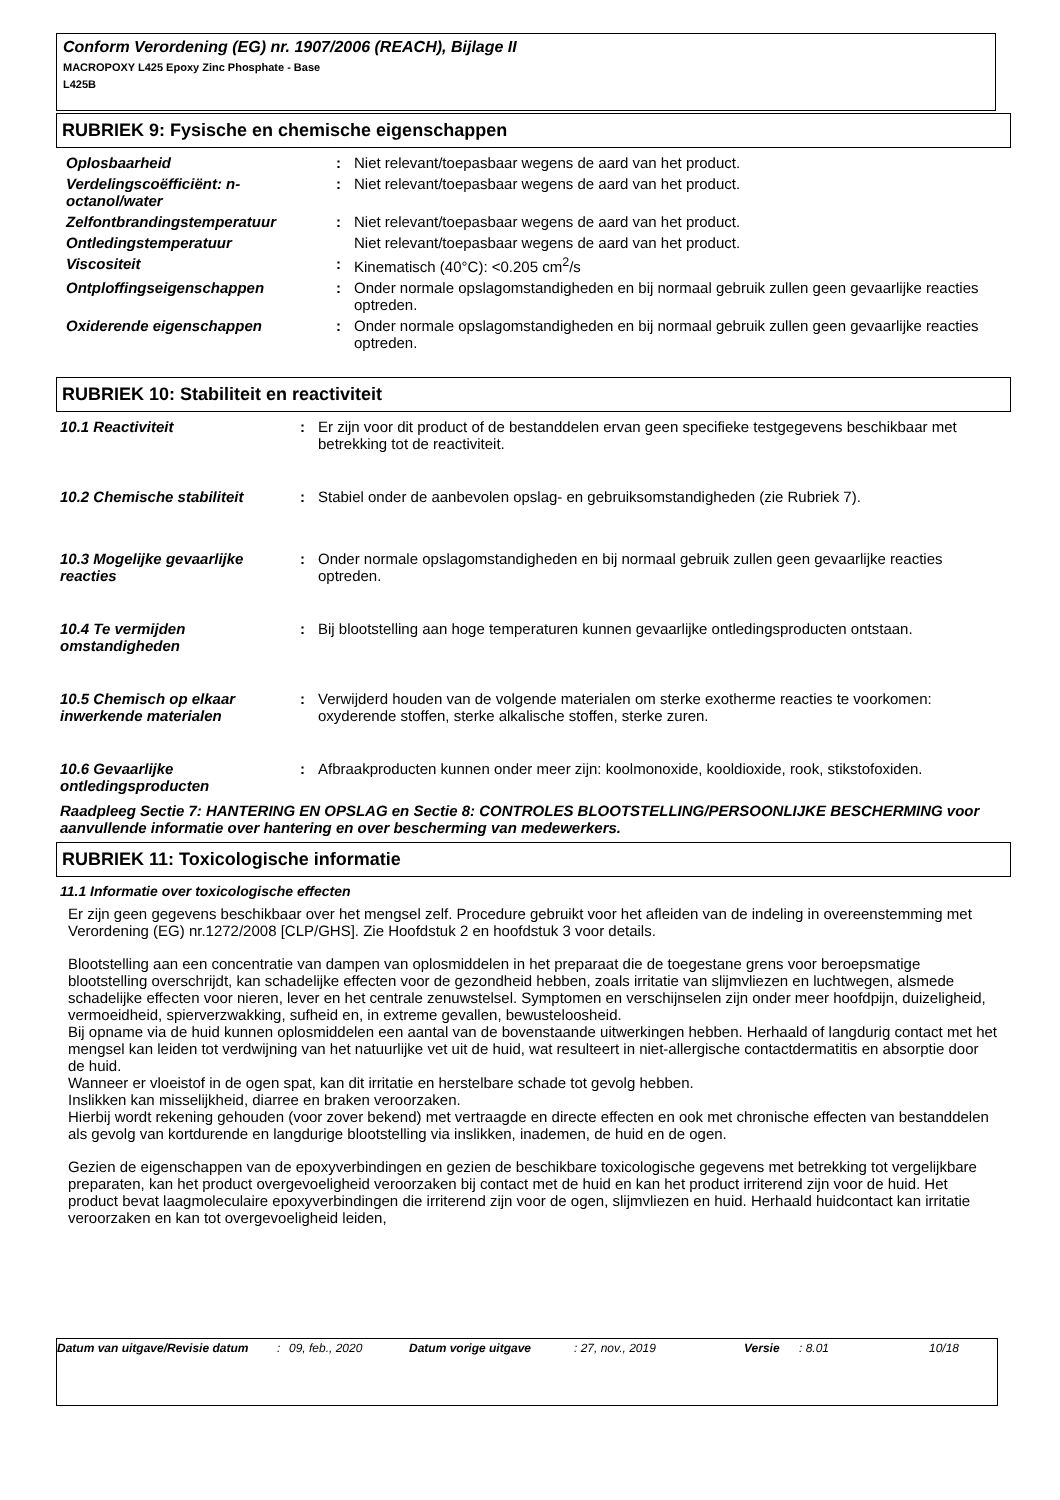Conform Verordening (EG) nr. 1907/2006 (REACH), Bijlage II
MACROPOXY L425 Epoxy Zinc Phosphate - Base
L425B
RUBRIEK 9: Fysische en chemische eigenschappen
| Oplosbaarheid | : | Niet relevant/toepasbaar wegens de aard van het product. |
| Verdelingscoëfficiënt: n-octanol/water | : | Niet relevant/toepasbaar wegens de aard van het product. |
| Zelfontbrandingstemperatuur | : | Niet relevant/toepasbaar wegens de aard van het product. |
| Ontledingstemperatuur | | Niet relevant/toepasbaar wegens de aard van het product. |
| Viscositeit | : | Kinematisch (40°C): <0.205 cm<sup>2</sup>/s |
| Ontploffingseigenschappen | : | Onder normale opslagomstandigheden en bij normaal gebruik zullen geen gevaarlijke reacties optreden. |
| Oxiderende eigenschappen | : | Onder normale opslagomstandigheden en bij normaal gebruik zullen geen gevaarlijke reacties optreden. |
RUBRIEK 10: Stabiliteit en reactiviteit
| 10.1 Reactiviteit | : | Er zijn voor dit product of de bestanddelen ervan geen specifieke testgegevens beschikbaar met betrekking tot de reactiviteit. |
| 10.2 Chemische stabiliteit | : | Stabiel onder de aanbevolen opslag- en gebruiksomstandigheden (zie Rubriek 7). |
| 10.3 Mogelijke gevaarlijke reacties | : | Onder normale opslagomstandigheden en bij normaal gebruik zullen geen gevaarlijke reacties optreden. |
| 10.4 Te vermijden omstandigheden | : | Bij blootstelling aan hoge temperaturen kunnen gevaarlijke ontledingsproducten ontstaan. |
| 10.5 Chemisch op elkaar inwerkende materialen | : | Verwijderd houden van de volgende materialen om sterke exotherme reacties te voorkomen: oxyderende stoffen, sterke alkalische stoffen, sterke zuren. |
| 10.6 Gevaarlijke ontledingsproducten | : | Afbraakproducten kunnen onder meer zijn: koolmonoxide, kooldioxide, rook, stikstofoxiden. |
Raadpleeg Sectie 7: HANTERING EN OPSLAG en Sectie 8: CONTROLES BLOOTSTELLING/PERSOONLIJKE BESCHERMING voor aanvullende informatie over hantering en over bescherming van medewerkers.
RUBRIEK 11: Toxicologische informatie
11.1 Informatie over toxicologische effecten
Er zijn geen gegevens beschikbaar over het mengsel zelf. Procedure gebruikt voor het afleiden van de indeling in overeenstemming met Verordening (EG) nr.1272/2008 [CLP/GHS]. Zie Hoofdstuk 2 en hoofdstuk 3 voor details.
Blootstelling aan een concentratie van dampen van oplosmiddelen in het preparaat die de toegestane grens voor beroepsmatige blootstelling overschrijdt, kan schadelijke effecten voor de gezondheid hebben, zoals irritatie van slijmvliezen en luchtwegen, alsmede schadelijke effecten voor nieren, lever en het centrale zenuwstelsel. Symptomen en verschijnselen zijn onder meer hoofdpijn, duizeligheid, vermoeidheid, spierverzwakking, sufheid en, in extreme gevallen, bewusteloosheid.
Bij opname via de huid kunnen oplosmiddelen een aantal van de bovenstaande uitwerkingen hebben. Herhaald of langdurig contact met het mengsel kan leiden tot verdwijning van het natuurlijke vet uit de huid, wat resulteert in niet-allergische contactdermatitis en absorptie door de huid.
Wanneer er vloeistof in de ogen spat, kan dit irritatie en herstelbare schade tot gevolg hebben.
Inslikken kan misselijkheid, diarree en braken veroorzaken.
Hierbij wordt rekening gehouden (voor zover bekend) met vertraagde en directe effecten en ook met chronische effecten van bestanddelen als gevolg van kortdurende en langdurige blootstelling via inslikken, inademen, de huid en de ogen.
Gezien de eigenschappen van de epoxyverbindingen en gezien de beschikbare toxicologische gegevens met betrekking tot vergelijkbare preparaten, kan het product overgevoeligheid veroorzaken bij contact met de huid en kan het product irriterend zijn voor de huid. Het product bevat laagmoleculaire epoxyverbindingen die irriterend zijn voor de ogen, slijmvliezen en huid. Herhaald huidcontact kan irritatie veroorzaken en kan tot overgevoeligheid leiden,
| Datum van uitgave/Revisie datum | : | 09, feb., 2020 | Datum vorige uitgave | : 27, nov., 2019 | Versie | : 8.01 | 10/18 |